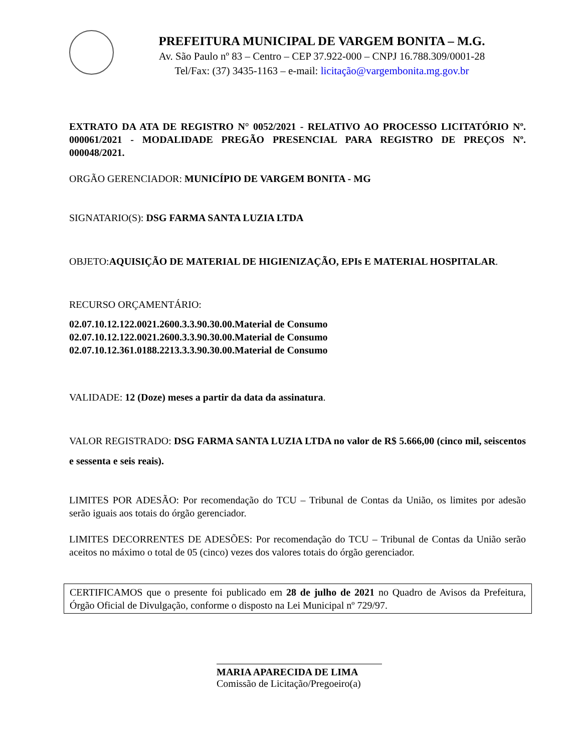PREFEITURA MUNICIPAL DE VARGEM BONITA – M.G.
Av. São Paulo nº 83 – Centro – CEP 37.922-000 – CNPJ 16.788.309/0001-28
Tel/Fax: (37) 3435-1163 – e-mail: licitação@vargembonita.mg.gov.br
EXTRATO DA ATA DE REGISTRO N° 0052/2021 - RELATIVO AO PROCESSO LICITATÓRIO Nº. 000061/2021 - MODALIDADE PREGÃO PRESENCIAL PARA REGISTRO DE PREÇOS Nº. 000048/2021.
ORGÃO GERENCIADOR: MUNICÍPIO DE VARGEM BONITA - MG
SIGNATARIO(S): DSG FARMA SANTA LUZIA LTDA
OBJETO:AQUISIÇÃO DE MATERIAL DE HIGIENIZAÇÃO, EPIs E MATERIAL HOSPITALAR.
RECURSO ORÇAMENTÁRIO:
02.07.10.12.122.0021.2600.3.3.90.30.00.Material de Consumo
02.07.10.12.122.0021.2600.3.3.90.30.00.Material de Consumo
02.07.10.12.361.0188.2213.3.3.90.30.00.Material de Consumo
VALIDADE: 12 (Doze) meses a partir da data da assinatura.
VALOR REGISTRADO: DSG FARMA SANTA LUZIA LTDA no valor de R$ 5.666,00 (cinco mil, seiscentos e sessenta e seis reais).
LIMITES POR ADESÃO: Por recomendação do TCU – Tribunal de Contas da União, os limites por adesão serão iguais aos totais do órgão gerenciador.
LIMITES DECORRENTES DE ADESÕES: Por recomendação do TCU – Tribunal de Contas da União serão aceitos no máximo o total de 05 (cinco) vezes dos valores totais do órgão gerenciador.
CERTIFICAMOS que o presente foi publicado em 28 de julho de 2021 no Quadro de Avisos da Prefeitura, Órgão Oficial de Divulgação, conforme o disposto na Lei Municipal nº 729/97.
MARIA APARECIDA DE LIMA
Comissão de Licitação/Pregoeiro(a)